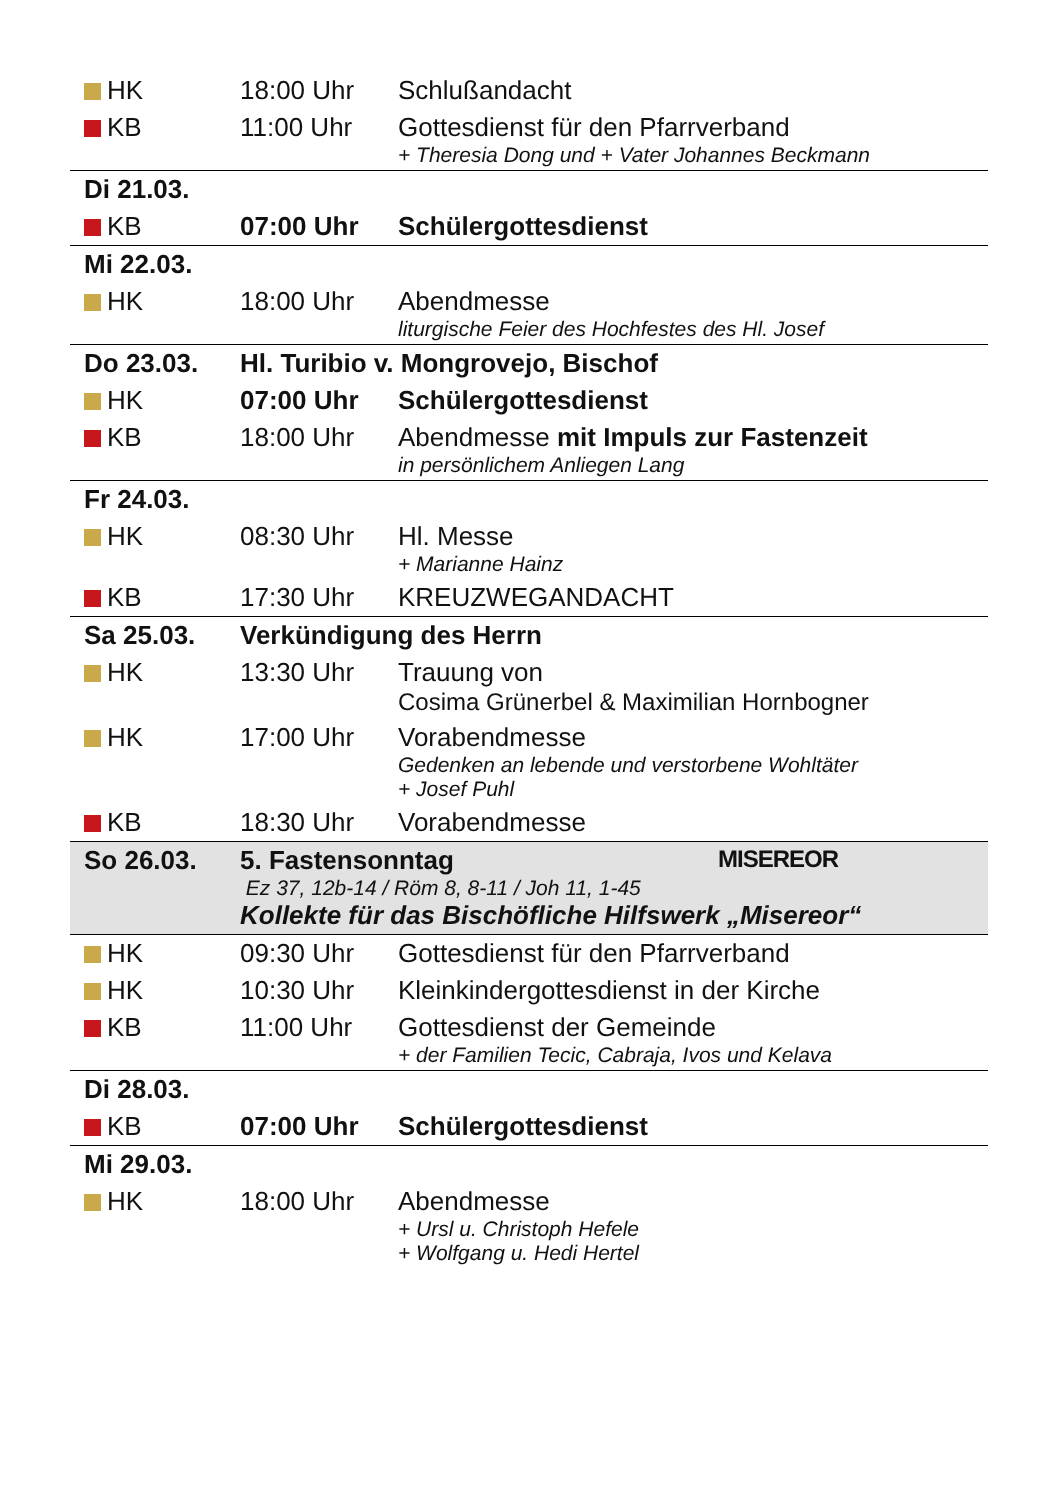| HK | 18:00 Uhr | Schlußandacht |
| KB | 11:00 Uhr | Gottesdienst für den Pfarrverband + Theresia Dong und + Vater Johannes Beckmann |
| Di 21.03. | | |
| KB | 07:00 Uhr | Schülergottesdienst |
| Mi 22.03. | | |
| HK | 18:00 Uhr | Abendmesse liturgische Feier des Hochfestes des Hl. Josef |
| Do 23.03. | Hl. Turibio v. Mongrovejo, Bischof | |
| HK | 07:00 Uhr | Schülergottesdienst |
| KB | 18:00 Uhr | Abendmesse mit Impuls zur Fastenzeit in persönlichem Anliegen Lang |
| Fr 24.03. | | |
| HK | 08:30 Uhr | Hl. Messe + Marianne Hainz |
| KB | 17:30 Uhr | KREUZWEGANDACHT |
| Sa 25.03. | Verkündigung des Herrn | |
| HK | 13:30 Uhr | Trauung von Cosima Grünerbel & Maximilian Hornbogner |
| HK | 17:00 Uhr | Vorabendmesse Gedenken an lebende und verstorbene Wohltäter + Josef Puhl |
| KB | 18:30 Uhr | Vorabendmesse |
| So 26.03. | MISEREOR 5. Fastensonntag Ez 37, 12b-14 / Röm 8, 8-11 / Joh 11, 1-45 Kollekte für das Bischöfliche Hilfswerk „Misereor“ | |
| HK | 09:30 Uhr | Gottesdienst für den Pfarrverband |
| HK | 10:30 Uhr | Kleinkindergottesdienst in der Kirche |
| KB | 11:00 Uhr | Gottesdienst der Gemeinde + der Familien Tecic, Cabraja, Ivos und Kelava |
| Di 28.03. | | |
| KB | 07:00 Uhr | Schülergottesdienst |
| Mi 29.03. | | |
| HK | 18:00 Uhr | Abendmesse + Ursl u. Christoph Hefele + Wolfgang u. Hedi Hertel |